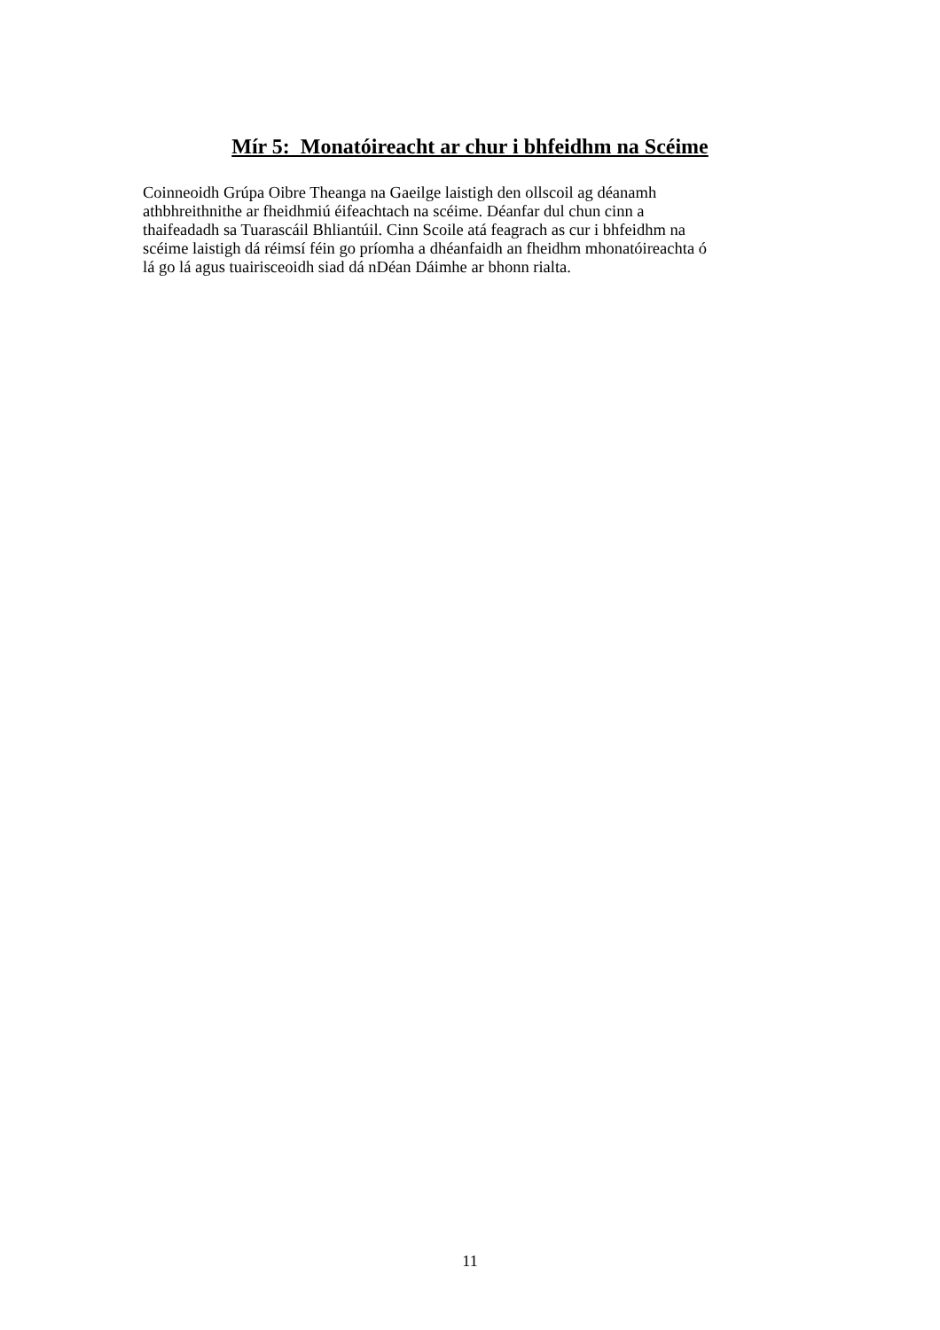Mír 5: Monatóireacht ar chur i bhfeidhm na Scéime
Coinneoidh Grúpa Oibre Theanga na Gaeilge laistigh den ollscoil ag déanamh
athbhreithnithe ar fheidhmiú éifeachtach na scéime. Déanfar dul chun cinn a
thaifeadadh sa Tuarascáil Bhliantúil. Cinn Scoile atá feagrach as cur i bhfeidhm na
scéime laistigh dá réimsí féin go príomha a dhéanfaidh an fheidhm mhonatóireachta ó
lá go lá agus tuairisceoidh siad dá nDéan Dáimhe ar bhonn rialta.
11